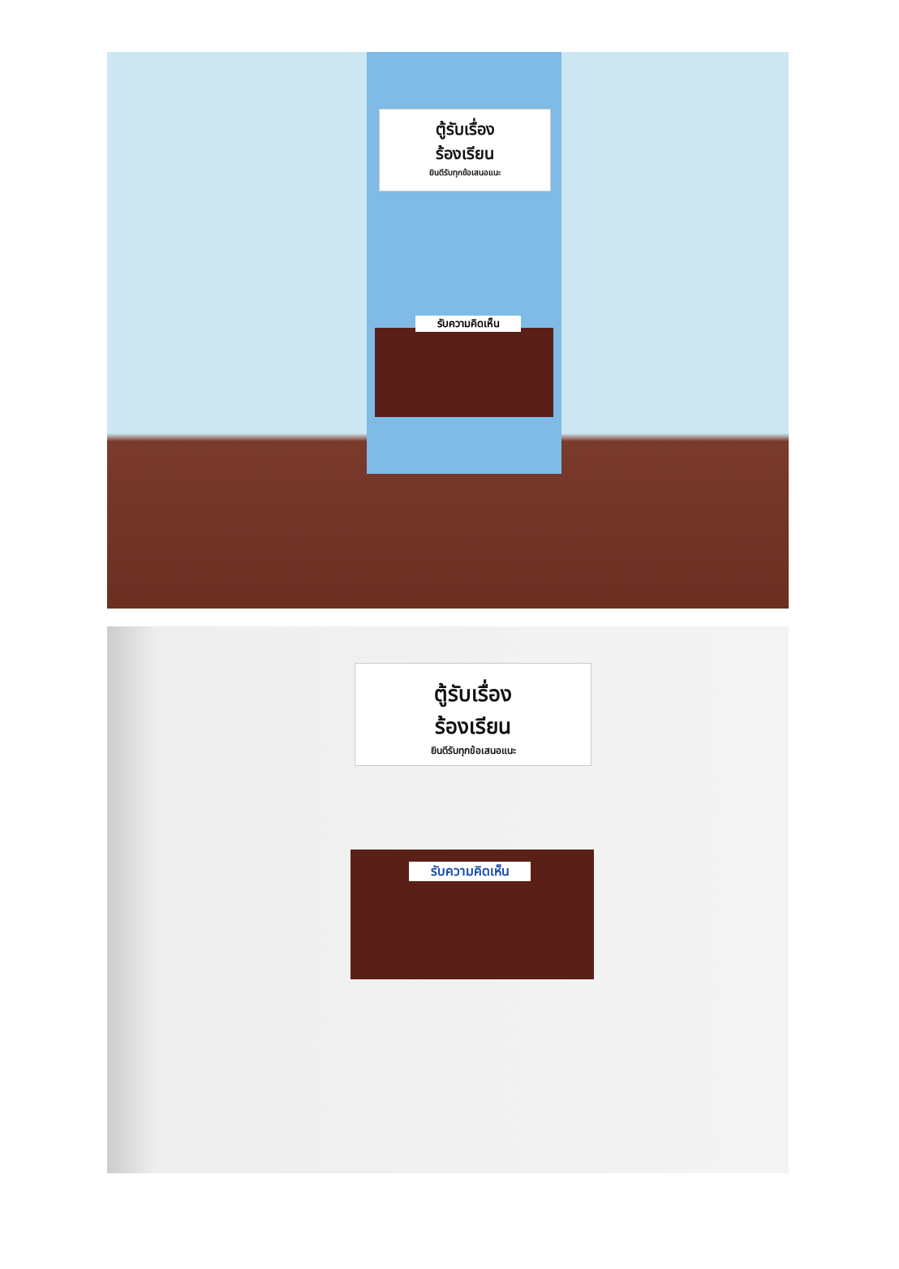ตู้รับเรื่อง
ร้องเรียน
ยินดีรับทุกข้อเสนอแนะ
รับความคิดเห็น
ตู้รับเรื่อง
ร้องเรียน
ยินดีรับทุกข้อเสนอแนะ
รับความคิดเห็น